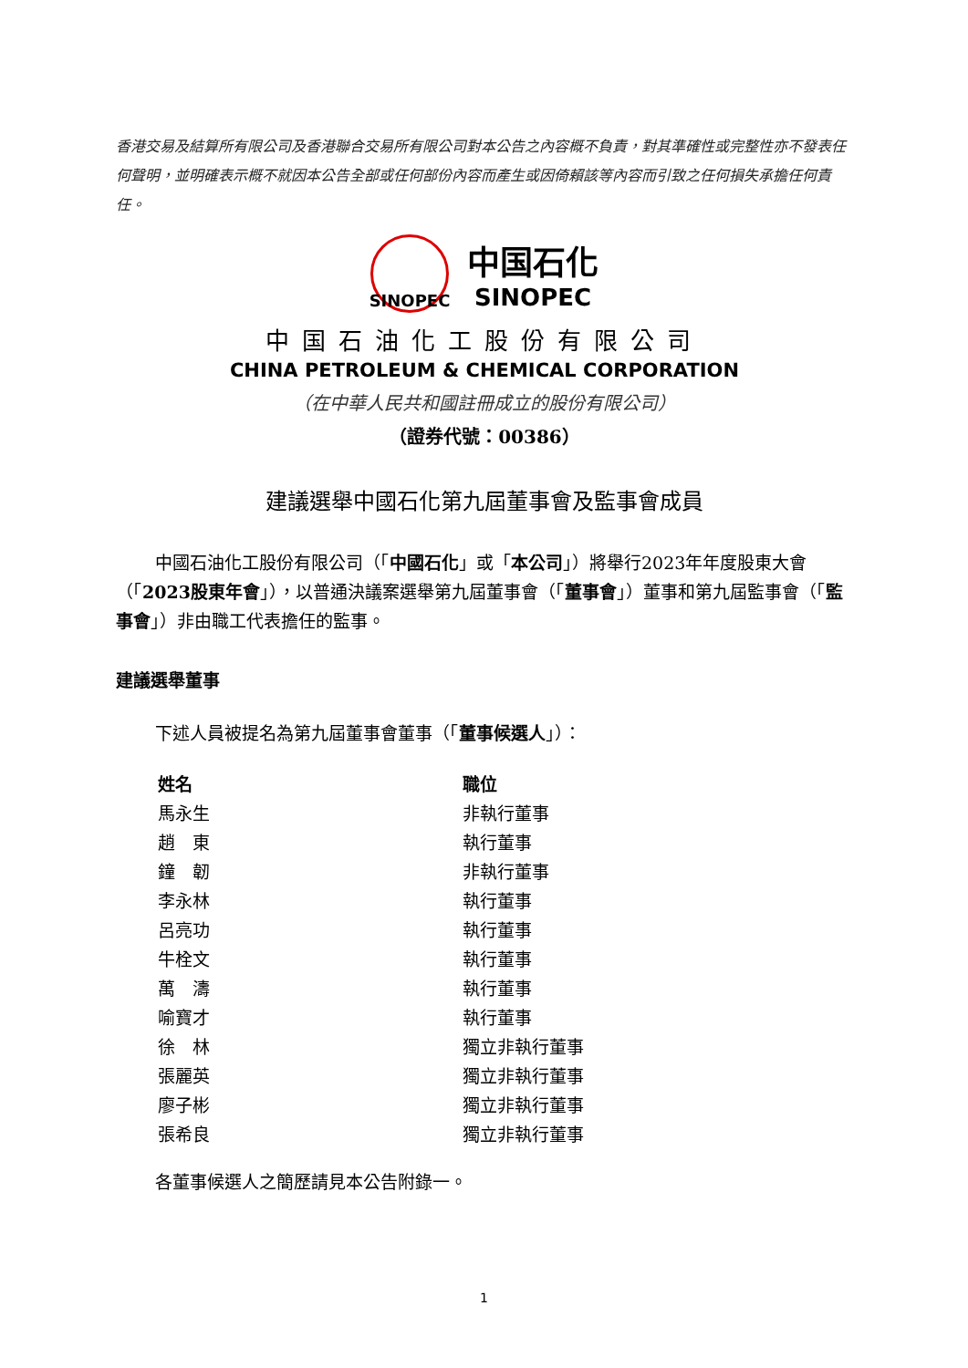香港交易及結算所有限公司及香港聯合交易所有限公司對本公告之內容概不負責，對其準確性或完整性亦不發表任何聲明，並明確表示概不就因本公告全部或任何部份內容而產生或因倚賴該等內容而引致之任何損失承擔任何責任。
SINOPEC
中国石化
SINOPEC
中国石油化工股份有限公司
CHINA PETROLEUM & CHEMICAL CORPORATION
（在中華人民共和國註冊成立的股份有限公司）
（證券代號：00386）
建議選舉中國石化第九屆董事會及監事會成員
中國石油化工股份有限公司（「中國石化」或「本公司」）將舉行2023年年度股東大會（「2023股東年會」），以普通決議案選舉第九屆董事會（「董事會」）董事和第九屆監事會（「監事會」）非由職工代表擔任的監事。
建議選舉董事
下述人員被提名為第九屆董事會董事（「董事候選人」）：
| 姓名 | 職位 |
| --- | --- |
| 馬永生 | 非執行董事 |
| 趙 東 | 執行董事 |
| 鐘 韌 | 非執行董事 |
| 李永林 | 執行董事 |
| 呂亮功 | 執行董事 |
| 牛栓文 | 執行董事 |
| 萬 濤 | 執行董事 |
| 喻寶才 | 執行董事 |
| 徐 林 | 獨立非執行董事 |
| 張麗英 | 獨立非執行董事 |
| 廖子彬 | 獨立非執行董事 |
| 張希良 | 獨立非執行董事 |
各董事候選人之簡歷請見本公告附錄一。
1